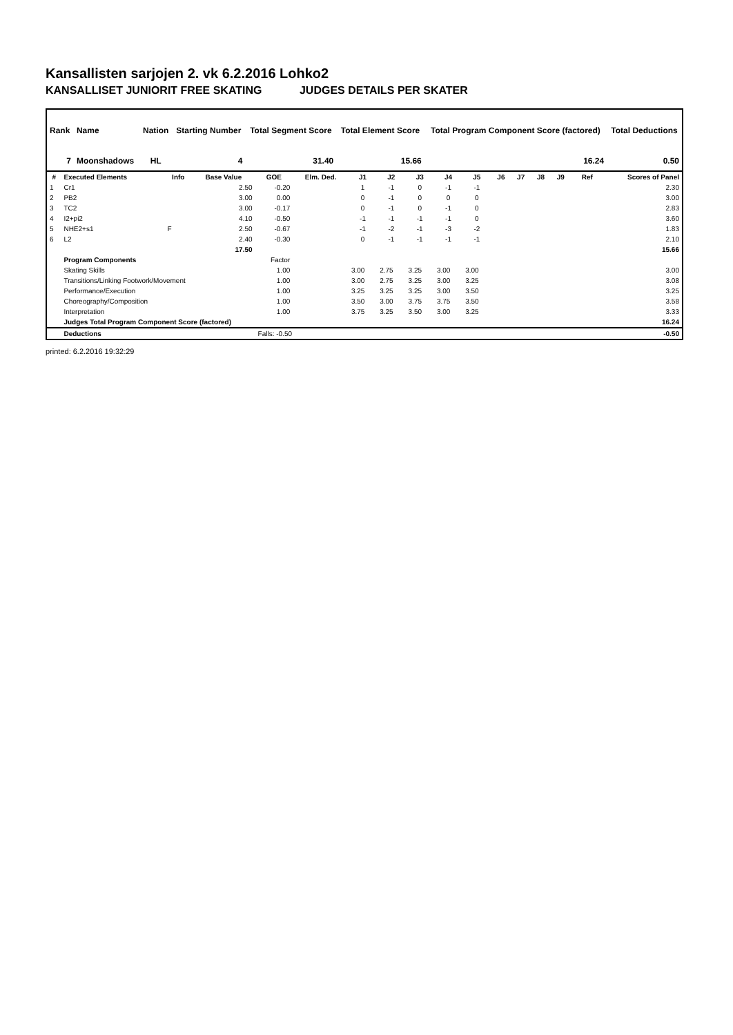Kansallisten sarjojen 2. vk 6.2.2016 Lohko2
KANSALLISET JUNIORIT FREE SKATING JUDGES DETAILS PER SKATER
| Rank | Name | Nation | Starting Number | Total Segment Score | Total Element Score | Total Program Component Score (factored) | Total Deductions |
| --- | --- | --- | --- | --- | --- | --- | --- |
| 7 | Moonshadows | HL | 4 | 31.40 | 15.66 | 16.24 | 0.50 |
| # | Executed Elements | Info | Base Value | GOE | Elm. Ded. | J1 | J2 | J3 | J4 | J5 | J6 | J7 | J8 | J9 | Ref | Scores of Panel |
| --- | --- | --- | --- | --- | --- | --- | --- | --- | --- | --- | --- | --- | --- | --- | --- | --- |
| 1 | Cr1 | | 2.50 | -0.20 | | 1 | -1 | 0 | -1 | -1 | | | | | | 2.30 |
| 2 | PB2 | | 3.00 | 0.00 | | 0 | -1 | 0 | 0 | 0 | | | | | | 3.00 |
| 3 | TC2 | | 3.00 | -0.17 | | 0 | -1 | 0 | -1 | 0 | | | | | | 2.83 |
| 4 | I2+pi2 | | 4.10 | -0.50 | | -1 | -1 | -1 | -1 | 0 | | | | | | 3.60 |
| 5 | NHE2+s1 | F | 2.50 | -0.67 | | -1 | -2 | -1 | -3 | -2 | | | | | | 1.83 |
| 6 | L2 | | 2.40 | -0.30 | | 0 | -1 | -1 | -1 | -1 | | | | | | 2.10 |
| | | | 17.50 | | | | | | | | | | | | | 15.66 |
| | Program Components | | | Factor | | | | | | | | | | | | |
| | Skating Skills | | | 1.00 | | 3.00 | 2.75 | 3.25 | 3.00 | 3.00 | | | | | | 3.00 |
| | Transitions/Linking Footwork/Movement | | | 1.00 | | 3.00 | 2.75 | 3.25 | 3.00 | 3.25 | | | | | | 3.08 |
| | Performance/Execution | | | 1.00 | | 3.25 | 3.25 | 3.25 | 3.00 | 3.50 | | | | | | 3.25 |
| | Choreography/Composition | | | 1.00 | | 3.50 | 3.00 | 3.75 | 3.75 | 3.50 | | | | | | 3.58 |
| | Interpretation | | | 1.00 | | 3.75 | 3.25 | 3.50 | 3.00 | 3.25 | | | | | | 3.33 |
| | Judges Total Program Component Score (factored) | | | | | | | | | | | | | | | 16.24 |
| | Deductions | | | Falls: -0.50 | | | | | | | | | | | | -0.50 |
printed: 6.2.2016 19:32:29